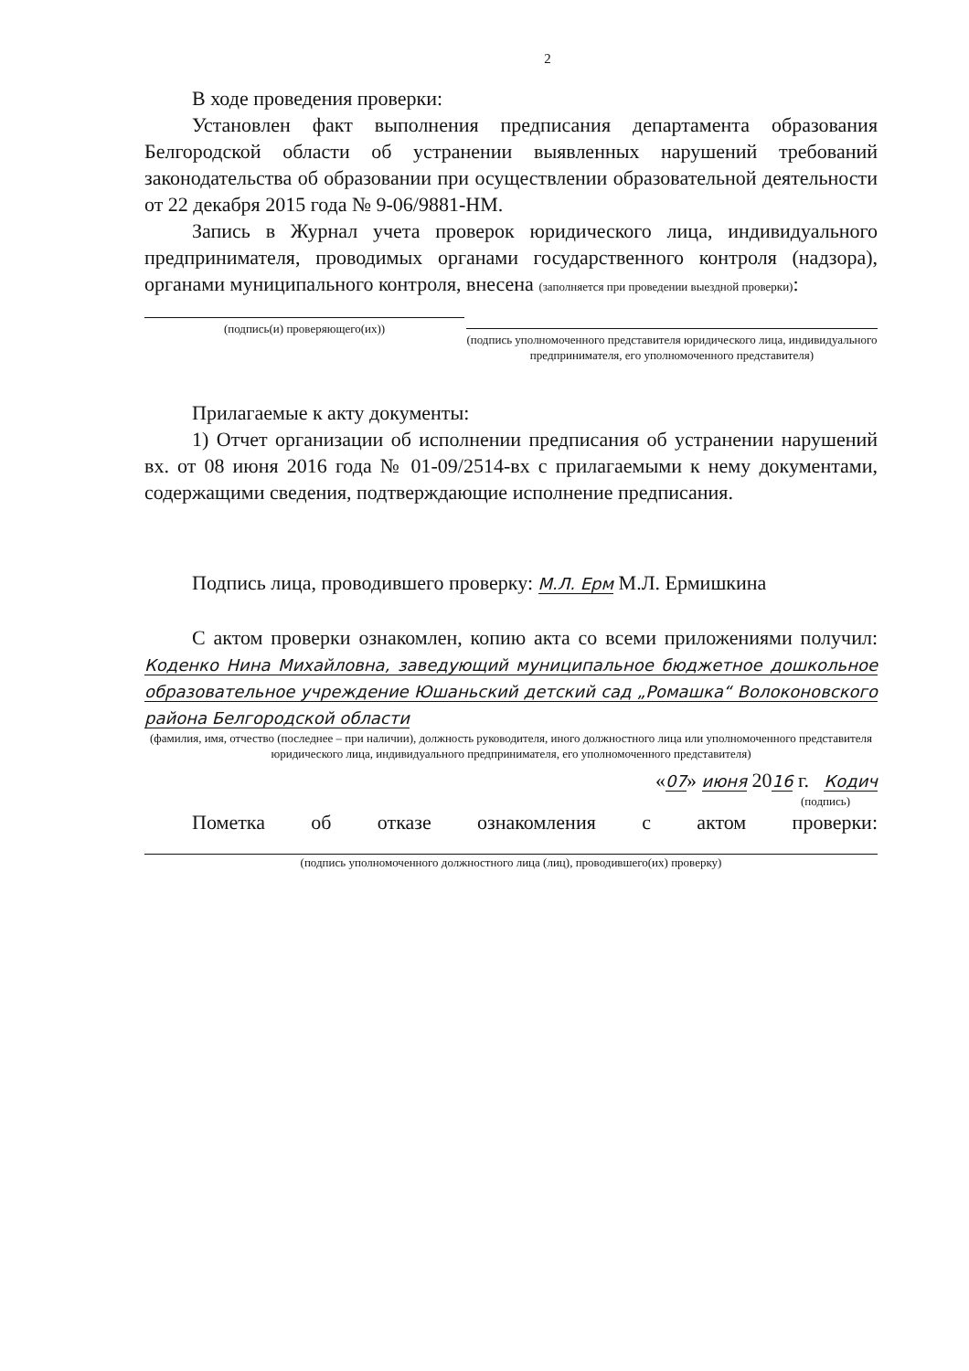2
В ходе проведения проверки:
Установлен факт выполнения предписания департамента образования Белгородской области об устранении выявленных нарушений требований законодательства об образовании при осуществлении образовательной деятельности от 22 декабря 2015 года № 9-06/9881-НМ.
Запись в Журнал учета проверок юридического лица, индивидуального предпринимателя, проводимых органами государственного контроля (надзора), органами муниципального контроля, внесена (заполняется при проведении выездной проверки):
(подпись(и) проверяющего(их))
(подпись уполномоченного представителя юридического лица, индивидуального предпринимателя, его уполномоченного представителя)
Прилагаемые к акту документы:
1) Отчет организации об исполнении предписания об устранении нарушений вх. от 08 июня 2016 года № 01-09/2514-вх с прилагаемыми к нему документами, содержащими сведения, подтверждающие исполнение предписания.
Подпись лица, проводившего проверку: М.Л. Ерм М.Л. Ермишкина
С актом проверки ознакомлен, копию акта со всеми приложениями получил: Коденко Нина Михайловна, заведующий муниципальное бюджетное дошкольное образовательное учреждение Юшаньский детский сад „Ромашка“ Волоконовского района Белгородской области
(фамилия, имя, отчество (последнее – при наличии), должность руководителя, иного должностного лица или уполномоченного представителя юридического лица, индивидуального предпринимателя, его уполномоченного представителя)
«07» июня 2016 г. Кодич
(подпись)
Пометка об отказе ознакомления с актом проверки:
(подпись уполномоченного должностного лица (лиц), проводившего(их) проверку)